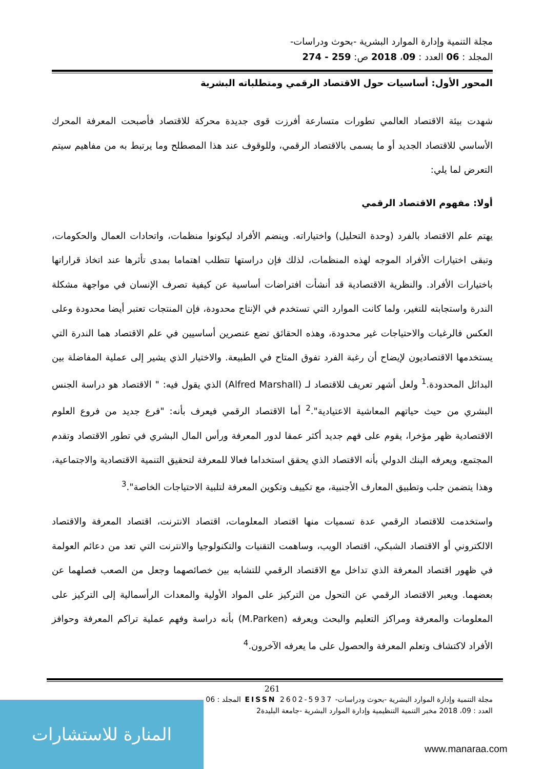مجلة التنمية وإدارة الموارد البشرية -بحوث ودراسات-
المجلد : 06 العدد : 09، 2018 ص: 259 - 274
المحور الأول: أساسيات حول الاقتصاد الرقمي ومتطلباته البشرية
شهدت بيئة الاقتصاد العالمي تطورات متسارعة أفرزت قوى جديدة محركة للاقتصاد فأصبحت المعرفة المحرك الأساسي للاقتصاد الجديد أو ما يسمى بالاقتصاد الرقمي، وللوقوف عند هذا المصطلح وما يرتبط به من مفاهيم سيتم التعرض لما يلي:
أولا: مفهوم الاقتصاد الرقمي
يهتم علم الاقتصاد بالفرد (وحدة التحليل) واختياراته. وينضم الأفراد ليكونوا منظمات، واتحادات العمال والحكومات، وتبقى اختيارات الأفراد الموجه لهذه المنظمات، لذلك فإن دراستها تتطلب اهتماما بمدى تأثرها عند اتخاذ قراراتها باختيارات الأفراد. والنظرية الاقتصادية قد أنشأت افتراضات أساسية عن كيفية تصرف الإنسان في مواجهة مشكلة الندرة واستجابته للتغير، ولما كانت الموارد التي تستخدم في الإنتاج محدودة، فإن المنتجات تعتبر أيضا محدودة وعلى العكس فالرغبات والاحتياجات غير محدودة، وهذه الحقائق تضع عنصرين أساسيين في علم الاقتصاد هما الندرة التي يستخدمها الاقتصاديون لإيضاح أن رغبة الفرد تفوق المتاح في الطبيعة. والاختيار الذي يشير إلى عملية المفاضلة بين البدائل المحدودة.<sup>1</sup> ولعل أشهر تعريف للاقتصاد لـ (Alfred Marshall) الذي يقول فيه: " الاقتصاد هو دراسة الجنس البشري من حيث حياتهم المعاشية الاعتيادية".<sup>2</sup> أما الاقتصاد الرقمي فيعرف بأنه: "فرع جديد من فروع العلوم الاقتصادية ظهر مؤخرا، يقوم على فهم جديد أكثر عمقا لدور المعرفة ورأس المال البشري في تطور الاقتصاد وتقدم المجتمع، ويعرفه البنك الدولي بأنه الاقتصاد الذي يحقق استخداما فعالا للمعرفة لتحقيق التنمية الاقتصادية والاجتماعية، وهذا يتضمن جلب وتطبيق المعارف الأجنبية، مع تكييف وتكوين المعرفة لتلبية الاحتياجات الخاصة".<sup>3</sup>
واستخدمت للاقتصاد الرقمي عدة تسميات منها اقتصاد المعلومات، اقتصاد الانترنت، اقتصاد المعرفة والاقتصاد الالكتروني أو الاقتصاد الشبكي، اقتصاد الويب، وساهمت التقنيات والتكنولوجيا والانترنت التي تعد من دعائم العولمة في ظهور اقتصاد المعرفة الذي تداخل مع الاقتصاد الرقمي للتشابه بين خصائصهما وجعل من الصعب فصلهما عن بعضهما. ويعبر الاقتصاد الرقمي عن التحول من التركيز على المواد الأولية والمعدات الرأسمالية إلى التركيز على المعلومات والمعرفة ومراكز التعليم والبحث ويعرفه (M.Parken) بأنه دراسة وفهم عملية تراكم المعرفة وحوافز الأفراد لاكتشاف وتعلم المعرفة والحصول على ما يعرفه الآخرون.<sup>4</sup>
261
مجلة التنمية وإدارة الموارد البشرية -بحوث ودراسات- EISSN 2602-5937 المجلد : 06
العدد : 09، 2018 مخبر التنمية التنظيمية وإدارة الموارد البشرية -جامعة البليدة2
المنارة للاستشارات
www.manaraa.com